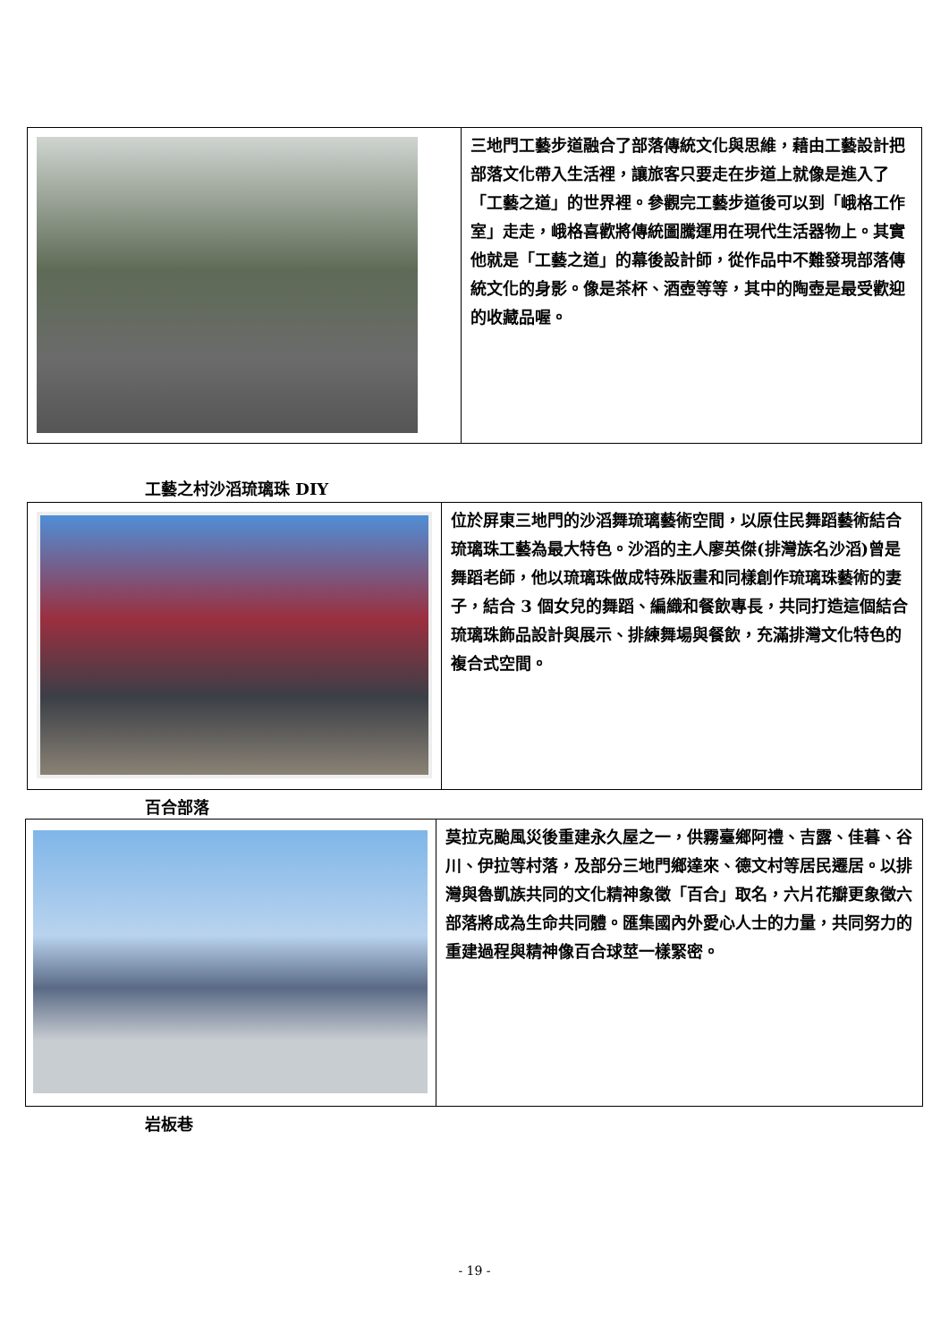| | 三地門工藝步道融合了部落傳統文化與思維，藉由工藝設計把部落文化帶入生活裡，讓旅客只要走在步道上就像是進入了「工藝之道」的世界裡。參觀完工藝步道後可以到「峨格工作室」走走，峨格喜歡將傳統圖騰運用在現代生活器物上。其實他就是「工藝之道」的幕後設計師，從作品中不難發現部落傳統文化的身影。像是茶杯、酒壺等等，其中的陶壺是最受歡迎的收藏品喔。 |
工藝之村沙滔琉璃珠 DIY
| | 位於屏東三地門的沙滔舞琉璃藝術空間，以原住民舞蹈藝術結合琉璃珠工藝為最大特色。沙滔的主人廖英傑(排灣族名沙滔)曾是舞蹈老師，他以琉璃珠做成特殊版畫和同樣創作琉璃珠藝術的妻子，結合 3 個女兒的舞蹈、編織和餐飲專長，共同打造這個結合琉璃珠飾品設計與展示、排練舞場與餐飲，充滿排灣文化特色的複合式空間。 |
百合部落
| | 莫拉克颱風災後重建永久屋之一，供霧臺鄉阿禮、吉露、佳暮、谷川、伊拉等村落，及部分三地門鄉達來、德文村等居民遷居。以排灣與魯凱族共同的文化精神象徵「百合」取名，六片花瓣更象徵六部落將成為生命共同體。匯集國內外愛心人士的力量，共同努力的重建過程與精神像百合球莖一樣緊密。 |
岩板巷
- 19 -